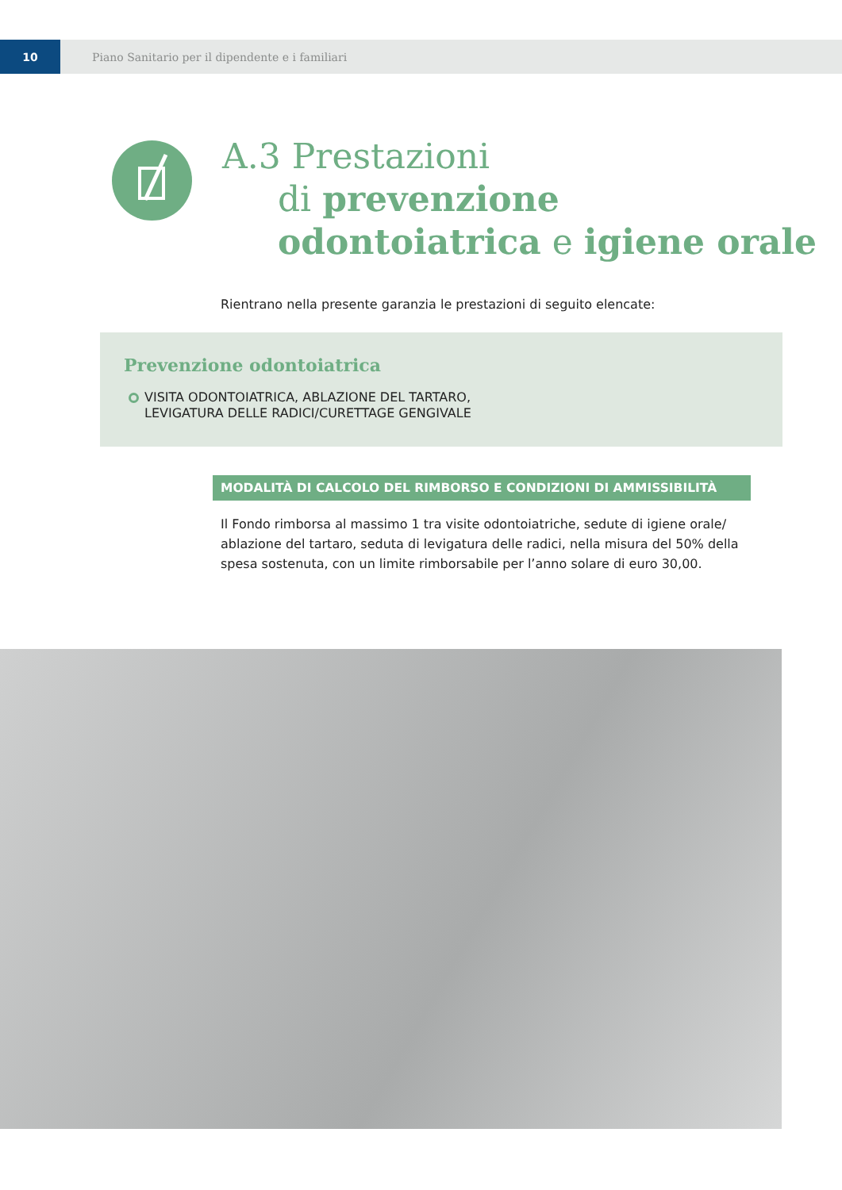10
Piano Sanitario per il dipendente e i familiari
A.3 Prestazioni
di prevenzione
odontoiatrica e igiene orale
Rientrano nella presente garanzia le prestazioni di seguito elencate:
Prevenzione odontoiatrica
VISITA ODONTOIATRICA, ABLAZIONE DEL TARTARO,
LEVIGATURA DELLE RADICI/CURETTAGE GENGIVALE
MODALITÀ DI CALCOLO DEL RIMBORSO E CONDIZIONI DI AMMISSIBILITÀ
Il Fondo rimborsa al massimo 1 tra visite odontoiatriche, sedute di igiene orale/ ablazione del tartaro, seduta di levigatura delle radici, nella misura del 50% della spesa sostenuta, con un limite rimborsabile per l’anno solare di euro 30,00.